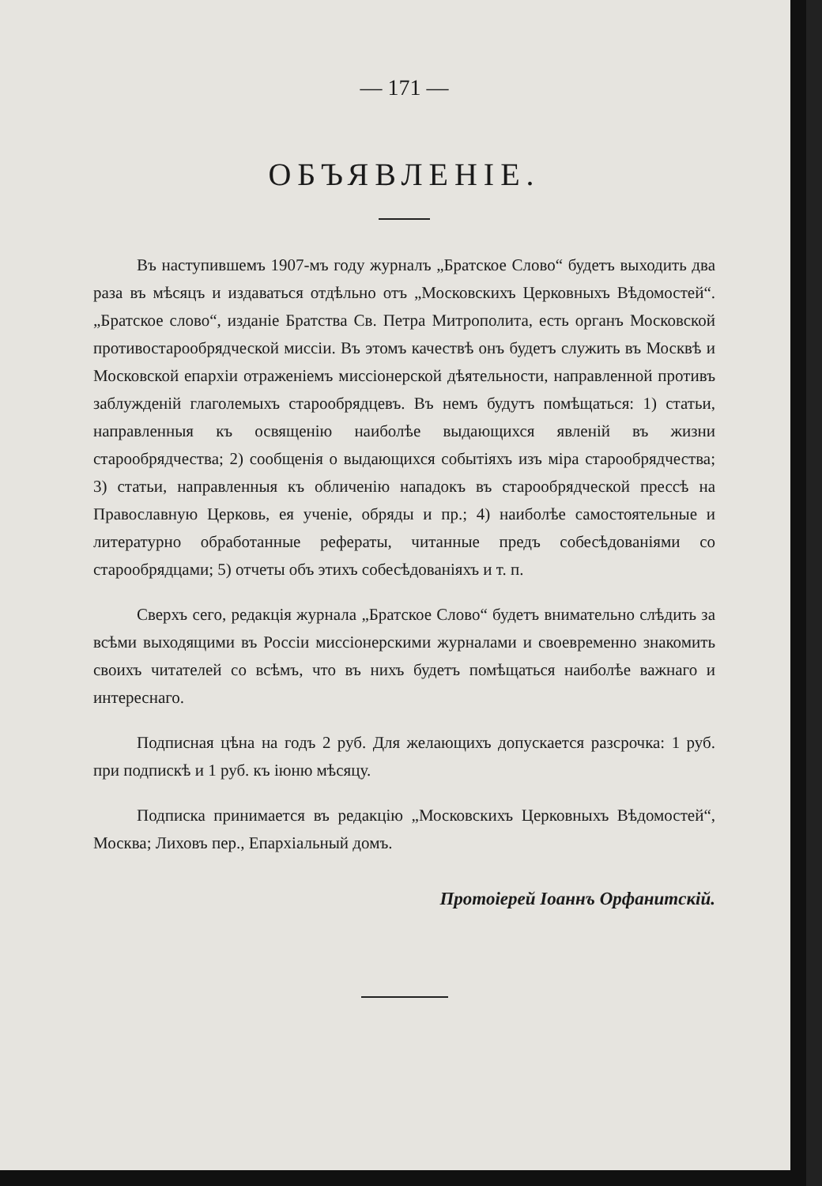— 171 —
ОБЪЯВЛЕНІЕ.
Въ наступившемъ 1907-мъ году журналъ „Братское Слово“ будетъ выходить два раза въ мѣсяцъ и издаваться отдѣльно отъ „Московскихъ Церковныхъ Вѣдомостей“. „Братское слово“, изданіе Братства Св. Петра Митрополита, есть органъ Московской противостарообрядческой миссіи. Въ этомъ качествѣ онъ будетъ служить въ Москвѣ и Московской епархіи отраженіемъ миссіонерской дѣятельности, направленной противъ заблужденій глаголемыхъ старообрядцевъ. Въ немъ будутъ помѣщаться: 1) статьи, направленныя къ освященію наиболѣе выдающихся явленій въ жизни старообрядчества; 2) сообщенія о выдающихся событіяхъ изъ міра старообрядчества; 3) статьи, направленныя къ обличенію нападокъ въ старообрядческой прессѣ на Православную Церковь, ея ученіе, обряды и пр.; 4) наиболѣе самостоятельные и литературно обработанные рефераты, читанные предъ собесѣдованіями со старообрядцами; 5) отчеты объ этихъ собесѣдованіяхъ и т. п.
Сверхъ сего, редакція журнала „Братское Слово“ будетъ внимательно слѣдить за всѣми выходящими въ Россіи миссіонерскими журналами и своевременно знакомить своихъ читателей со всѣмъ, что въ нихъ будетъ помѣщаться наиболѣе важнаго и интереснаго.
Подписная цѣна на годъ 2 руб. Для желающихъ допускается разсрочка: 1 руб. при подпискѣ и 1 руб. къ іюню мѣсяцу.
Подписка принимается въ редакцію „Московскихъ Церковныхъ Вѣдомостей“, Москва; Лиховъ пер., Епархіальный домъ.
Протоіерей Іоаннъ Орфанитскій.